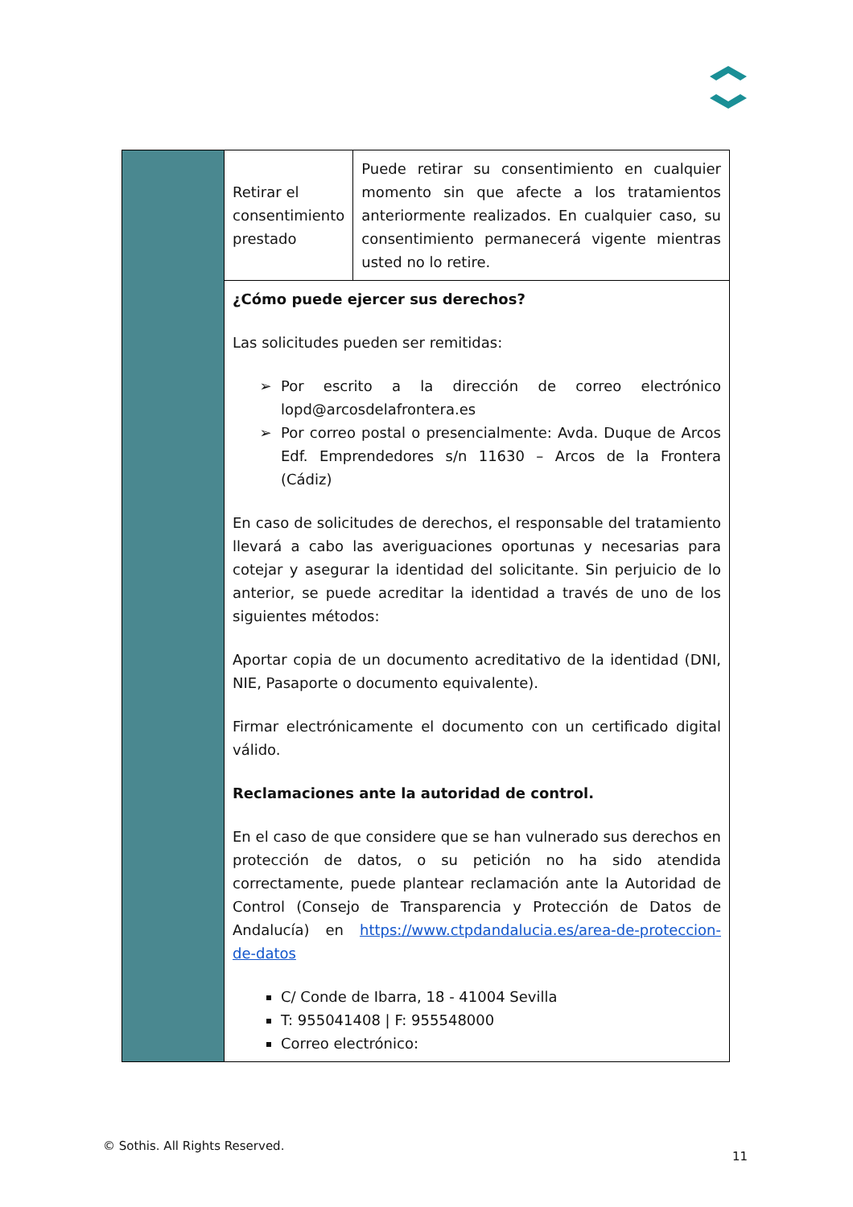| | Retirar el consentimiento prestado | Puede retirar su consentimiento en cualquier momento sin que afecte a los tratamientos anteriormente realizados. En cualquier caso, su consentimiento permanecerá vigente mientras usted no lo retire. |
| | ¿Cómo puede ejercer sus derechos? Las solicitudes pueden ser remitidas: Por escrito a la dirección de correo electrónico lopd@arcosdelafrontera.es Por correo postal o presencialmente: Avda. Duque de Arcos Edf. Emprendedores s/n 11630 – Arcos de la Frontera (Cádiz) En caso de solicitudes de derechos, el responsable del tratamiento llevará a cabo las averiguaciones oportunas y necesarias para cotejar y asegurar la identidad del solicitante. Sin perjuicio de lo anterior, se puede acreditar la identidad a través de uno de los siguientes métodos: Aportar copia de un documento acreditativo de la identidad (DNI, NIE, Pasaporte o documento equivalente). Firmar electrónicamente el documento con un certificado digital válido. Reclamaciones ante la autoridad de control. En el caso de que considere que se han vulnerado sus derechos en protección de datos, o su petición no ha sido atendida correctamente, puede plantear reclamación ante la Autoridad de Control (Consejo de Transparencia y Protección de Datos de Andalucía) en https://www.ctpdandalucia.es/area-de-proteccion-de-datos C/ Conde de Ibarra, 18 - 41004 Sevilla T: 955041408 / F: 955548000 Correo electrónico: | |
© Sothis. All Rights Reserved.
11